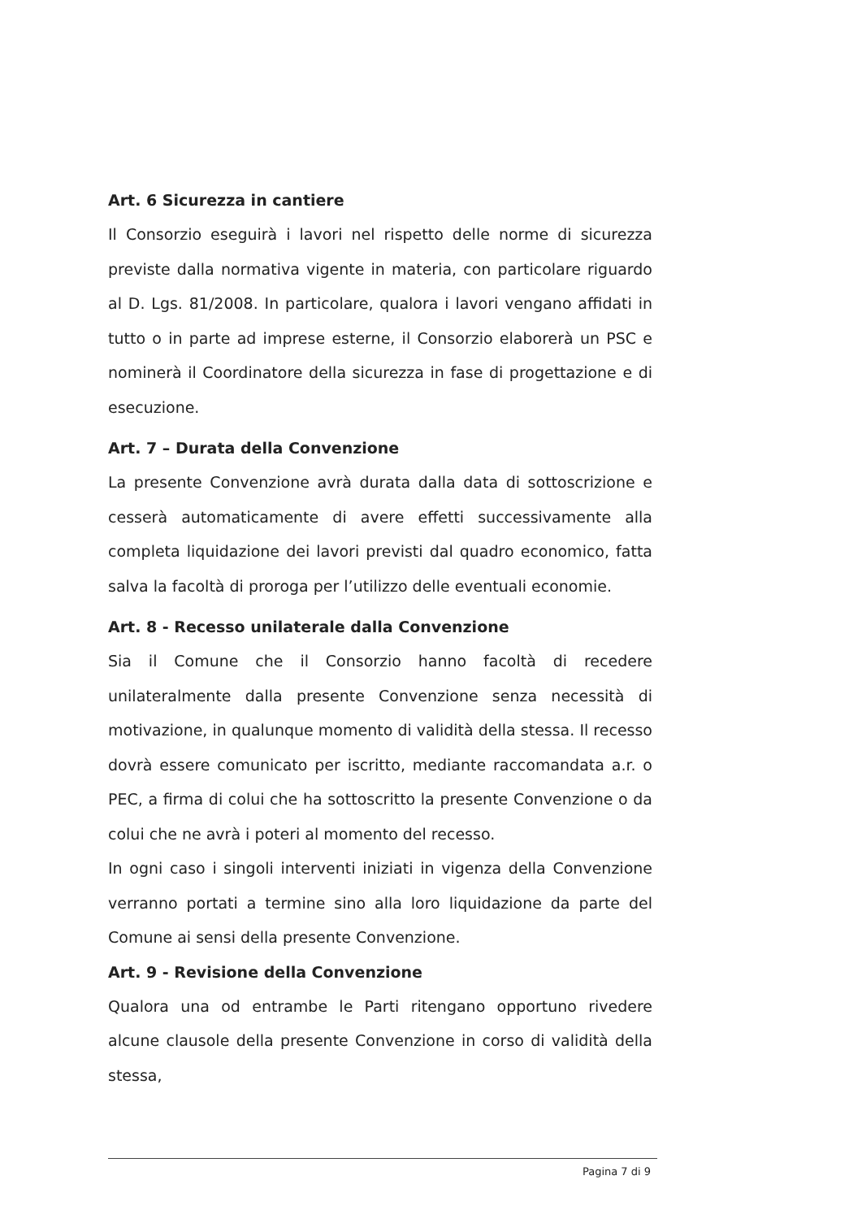Art. 6 Sicurezza in cantiere
Il Consorzio eseguirà i lavori nel rispetto delle norme di sicurezza previste dalla normativa vigente in materia, con particolare riguardo al D. Lgs. 81/2008. In particolare, qualora i lavori vengano affidati in tutto o in parte ad imprese esterne, il Consorzio elaborerà un PSC e nominerà il Coordinatore della sicurezza in fase di progettazione e di esecuzione.
Art. 7 – Durata della Convenzione
La presente Convenzione avrà durata dalla data di sottoscrizione e cesserà automaticamente di avere effetti successivamente alla completa liquidazione dei lavori previsti dal quadro economico, fatta salva la facoltà di proroga per l’utilizzo delle eventuali economie.
Art. 8 - Recesso unilaterale dalla Convenzione
Sia il Comune che il Consorzio hanno facoltà di recedere unilateralmente dalla presente Convenzione senza necessità di motivazione, in qualunque momento di validità della stessa. Il recesso dovrà essere comunicato per iscritto, mediante raccomandata a.r. o PEC, a firma di colui che ha sottoscritto la presente Convenzione o da colui che ne avrà i poteri al momento del recesso.
In ogni caso i singoli interventi iniziati in vigenza della Convenzione verranno portati a termine sino alla loro liquidazione da parte del Comune ai sensi della presente Convenzione.
Art. 9 - Revisione della Convenzione
Qualora una od entrambe le Parti ritengano opportuno rivedere alcune clausole della presente Convenzione in corso di validità della stessa,
Pagina 7 di 9